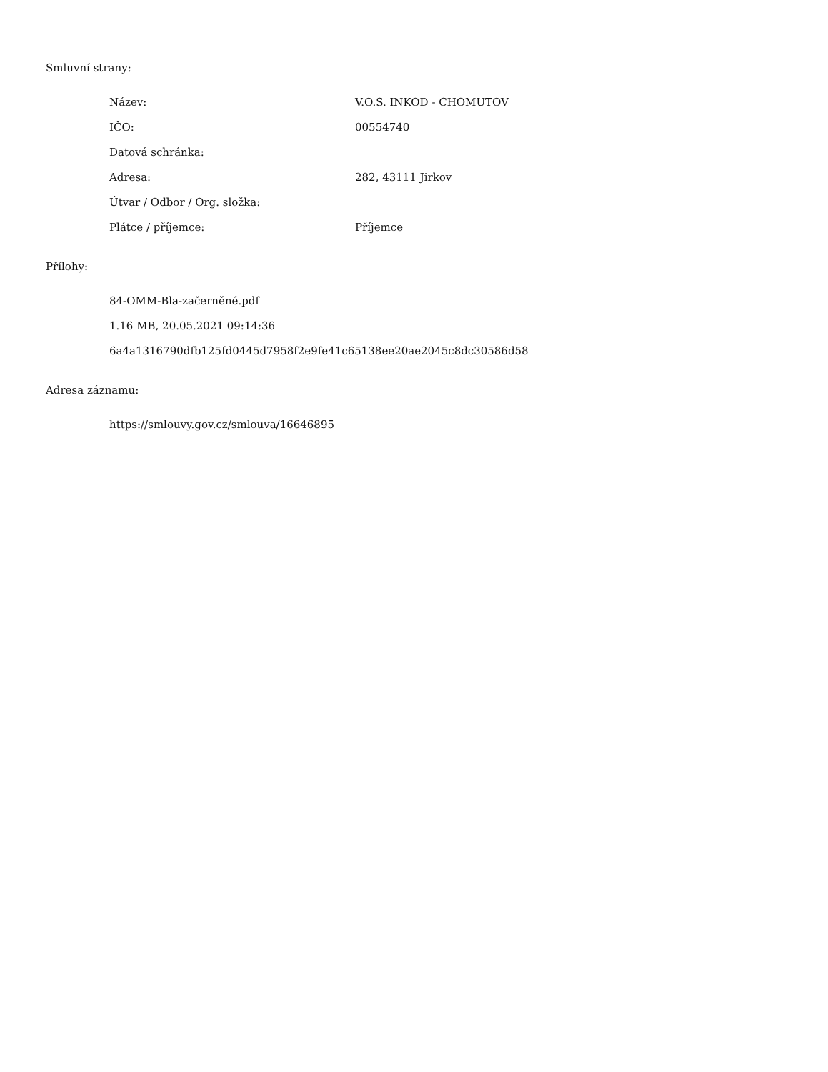Smluvní strany:
| Název: | V.O.S. INKOD - CHOMUTOV |
| IČO: | 00554740 |
| Datová schránka: | |
| Adresa: | 282, 43111 Jirkov |
| Útvar / Odbor / Org. složka: | |
| Plátce / příjemce: | Příjemce |
Přílohy:
84-OMM-Bla-začerněné.pdf
1.16 MB, 20.05.2021 09:14:36
6a4a1316790dfb125fd0445d7958f2e9fe41c65138ee20ae2045c8dc30586d58
Adresa záznamu:
https://smlouvy.gov.cz/smlouva/16646895